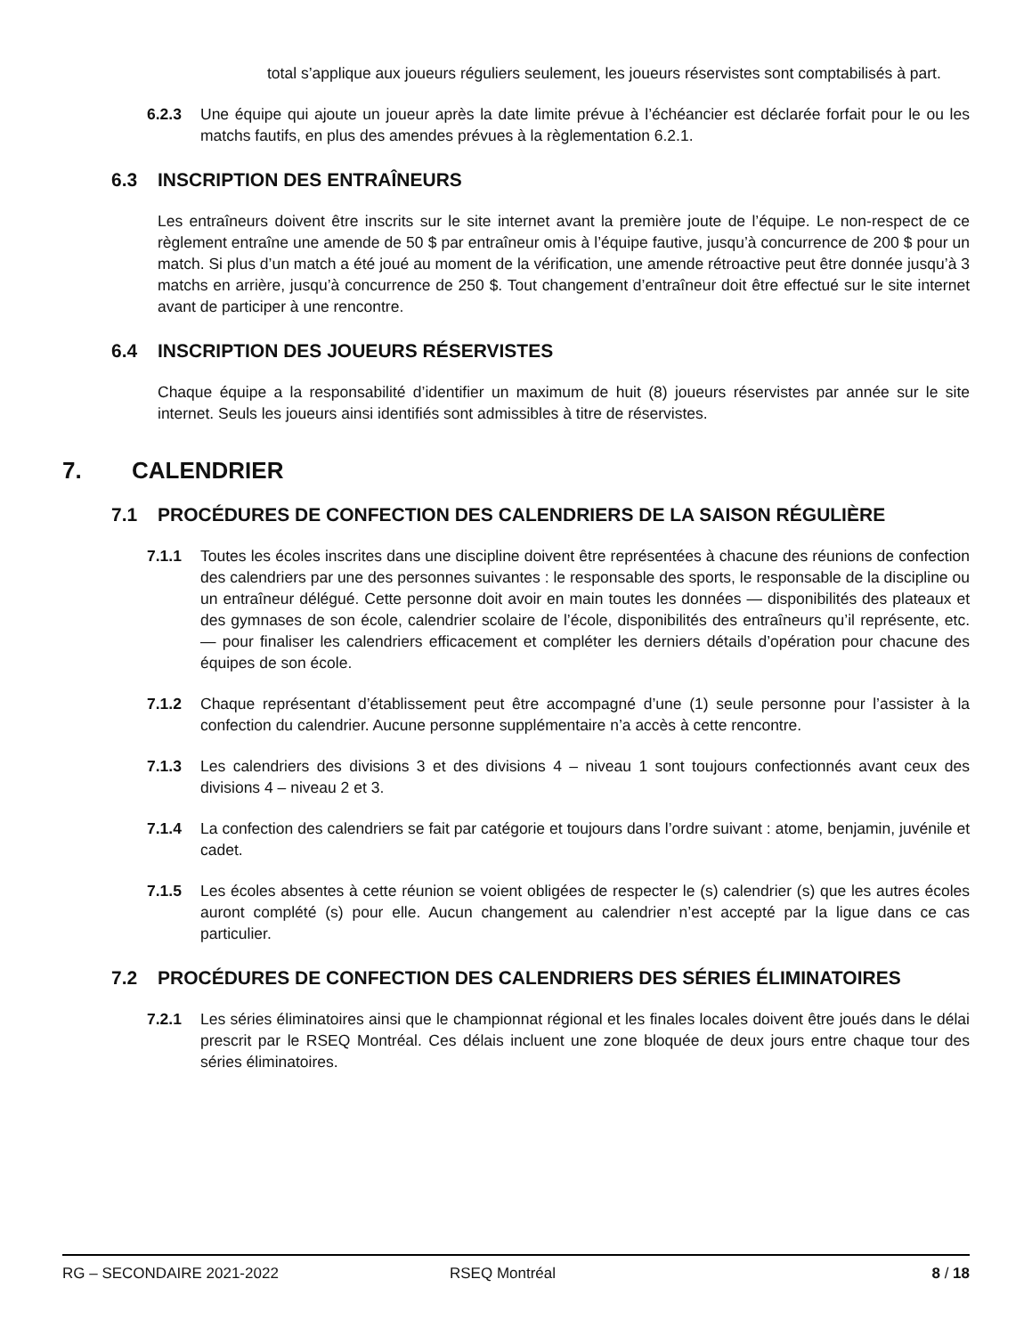total s’applique aux joueurs réguliers seulement, les joueurs réservistes sont comptabilisés à part.
6.2.3 Une équipe qui ajoute un joueur après la date limite prévue à l’échéancier est déclarée forfait pour le ou les matchs fautifs, en plus des amendes prévues à la règlementation 6.2.1.
6.3 INSCRIPTION DES ENTRAÎNEURS
Les entraîneurs doivent être inscrits sur le site internet avant la première joute de l’équipe. Le non-respect de ce règlement entraîne une amende de 50 $ par entraîneur omis à l’équipe fautive, jusqu’à concurrence de 200 $ pour un match. Si plus d’un match a été joué au moment de la vérification, une amende rétroactive peut être donnée jusqu’à 3 matchs en arrière, jusqu’à concurrence de 250 $. Tout changement d’entraîneur doit être effectué sur le site internet avant de participer à une rencontre.
6.4 INSCRIPTION DES JOUEURS RÉSERVISTES
Chaque équipe a la responsabilité d’identifier un maximum de huit (8) joueurs réservistes par année sur le site internet. Seuls les joueurs ainsi identifiés sont admissibles à titre de réservistes.
7. CALENDRIER
7.1 PROCÉDURES DE CONFECTION DES CALENDRIERS DE LA SAISON RÉGULIÈRE
7.1.1 Toutes les écoles inscrites dans une discipline doivent être représentées à chacune des réunions de confection des calendriers par une des personnes suivantes : le responsable des sports, le responsable de la discipline ou un entraîneur délégué. Cette personne doit avoir en main toutes les données — disponibilités des plateaux et des gymnases de son école, calendrier scolaire de l’école, disponibilités des entraîneurs qu’il représente, etc. — pour finaliser les calendriers efficacement et compléter les derniers détails d’opération pour chacune des équipes de son école.
7.1.2 Chaque représentant d’établissement peut être accompagné d’une (1) seule personne pour l’assister à la confection du calendrier. Aucune personne supplémentaire n’a accès à cette rencontre.
7.1.3 Les calendriers des divisions 3 et des divisions 4 – niveau 1 sont toujours confectionnés avant ceux des divisions 4 – niveau 2 et 3.
7.1.4 La confection des calendriers se fait par catégorie et toujours dans l’ordre suivant : atome, benjamin, juvénile et cadet.
7.1.5 Les écoles absentes à cette réunion se voient obligées de respecter le (s) calendrier (s) que les autres écoles auront complété (s) pour elle. Aucun changement au calendrier n’est accepté par la ligue dans ce cas particulier.
7.2 PROCÉDURES DE CONFECTION DES CALENDRIERS DES SÉRIES ÉLIMINATOIRES
7.2.1 Les séries éliminatoires ainsi que le championnat régional et les finales locales doivent être joués dans le délai prescrit par le RSEQ Montréal. Ces délais incluent une zone bloquée de deux jours entre chaque tour des séries éliminatoires.
RG – SECONDAIRE 2021-2022 RSEQ Montréal 8 / 18